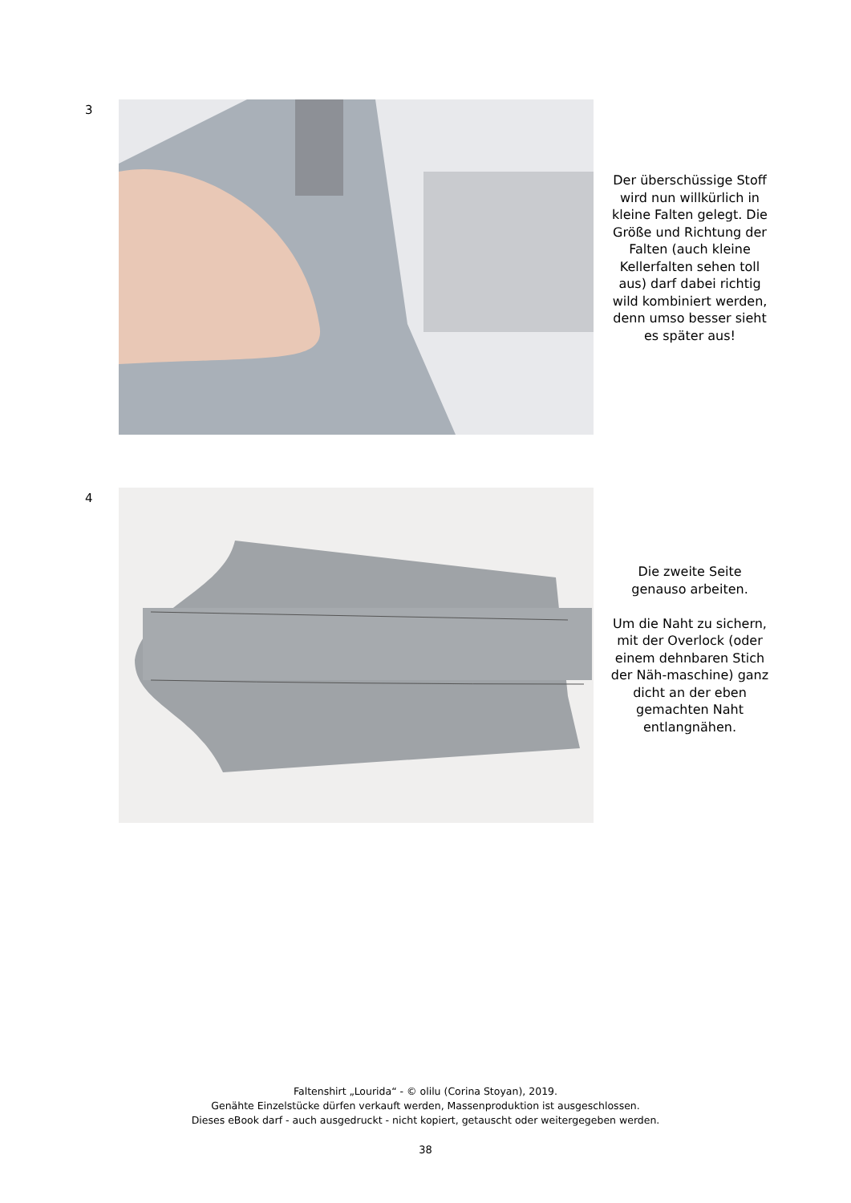3
Der überschüssige Stoff wird nun willkürlich in kleine Falten gelegt. Die Größe und Richtung der Falten (auch kleine Kellerfalten sehen toll aus) darf dabei richtig wild kombiniert werden, denn umso besser sieht es später aus!
4
Die zweite Seite genauso arbeiten.
Um die Naht zu sichern, mit der Overlock (oder einem dehnbaren Stich der Näh-maschine) ganz dicht an der eben gemachten Naht entlangnähen.
Faltenshirt „Lourida“ - © olilu (Corina Stoyan), 2019.
Genähte Einzelstücke dürfen verkauft werden, Massenproduktion ist ausgeschlossen.
Dieses eBook darf - auch ausgedruckt - nicht kopiert, getauscht oder weitergegeben werden.
38